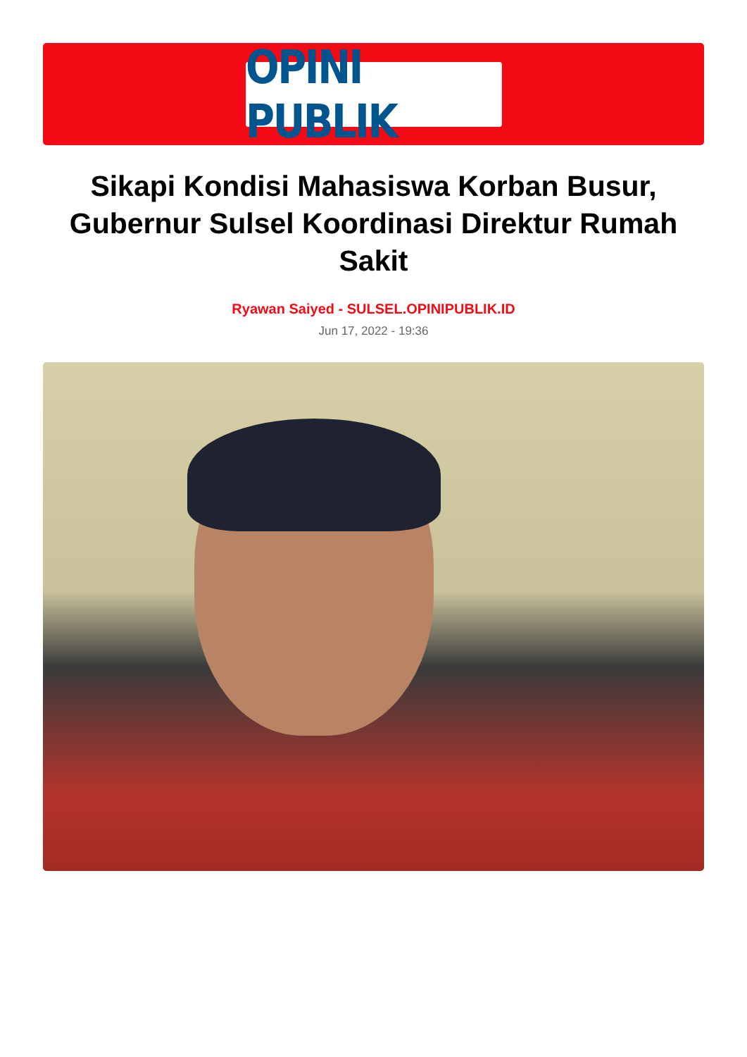OPINI PUBLIK
Sikapi Kondisi Mahasiswa Korban Busur, Gubernur Sulsel Koordinasi Direktur Rumah Sakit
Ryawan Saiyed - SULSEL.OPINIPUBLIK.ID
Jun 17, 2022 - 19:36